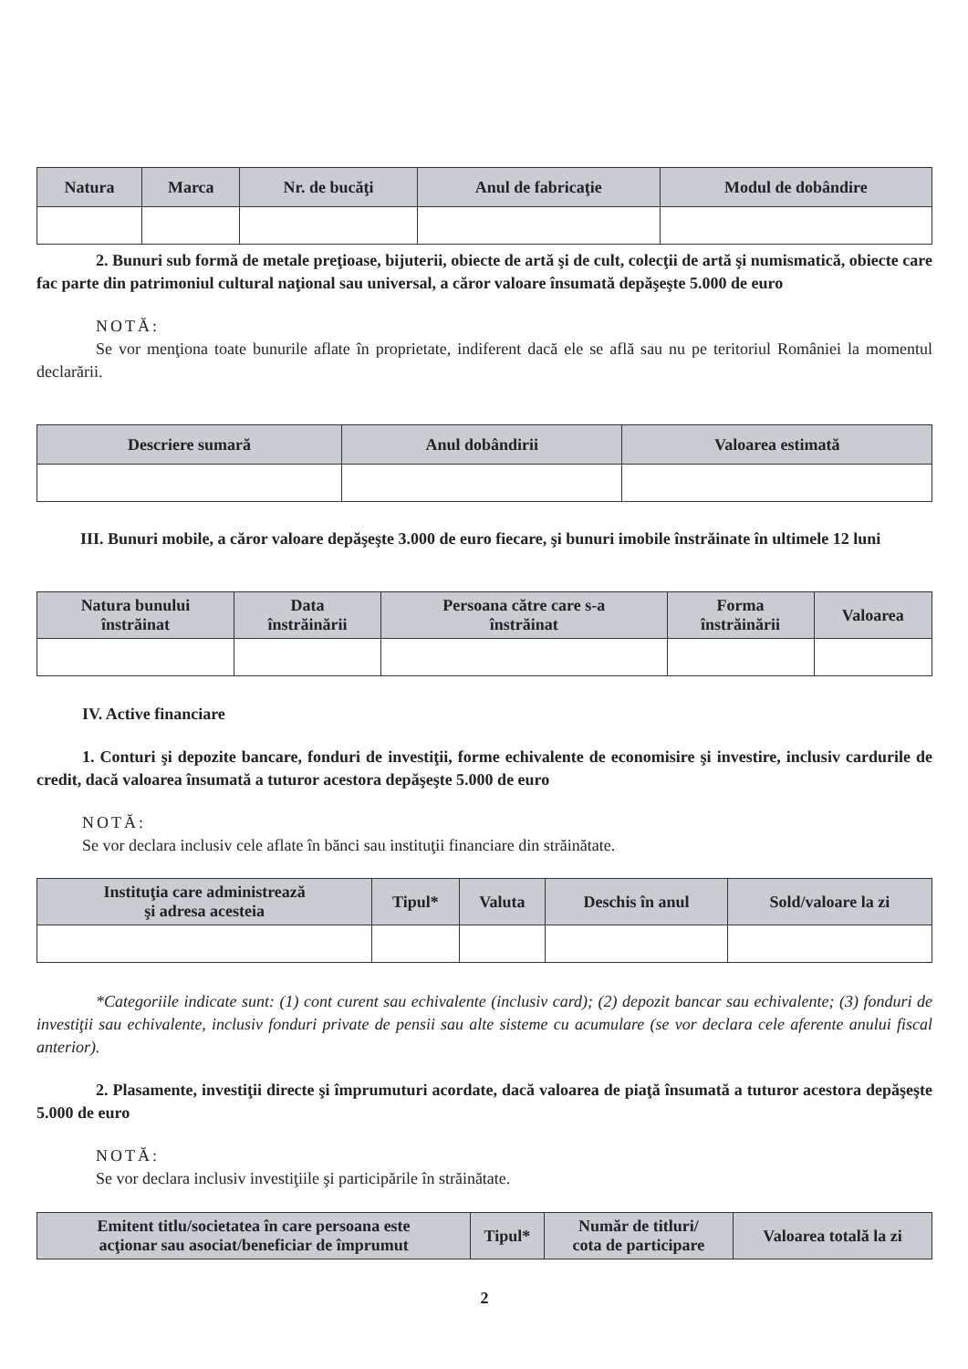| Natura | Marca | Nr. de bucăţi | Anul de fabricaţie | Modul de dobândire |
| --- | --- | --- | --- | --- |
2. Bunuri sub formă de metale preţioase, bijuterii, obiecte de artă şi de cult, colecţii de artă şi numismatică, obiecte care fac parte din patrimoniul cultural naţional sau universal, a căror valoare însumată depăşeşte 5.000 de euro
NOTĂ:
Se vor menţiona toate bunurile aflate în proprietate, indiferent dacă ele se află sau nu pe teritoriul României la momentul declarării.
| Descriere sumară | Anul dobândirii | Valoarea estimată |
| --- | --- | --- |
III. Bunuri mobile, a căror valoare depăşeşte 3.000 de euro fiecare, şi bunuri imobile înstrăinate în ultimele 12 luni
| Natura bunului înstrăinat | Data înstrăinării | Persoana către care s-a înstrăinat | Forma înstrăinării | Valoarea |
| --- | --- | --- | --- | --- |
IV. Active financiare
1. Conturi şi depozite bancare, fonduri de investiţii, forme echivalente de economisire şi investire, inclusiv cardurile de credit, dacă valoarea însumată a tuturor acestora depăşeşte 5.000 de euro
NOTĂ:
Se vor declara inclusiv cele aflate în bănci sau instituţii financiare din străinătate.
| Instituţia care administrează şi adresa acesteia | Tipul* | Valuta | Deschis în anul | Sold/valoare la zi |
| --- | --- | --- | --- | --- |
*Categoriile indicate sunt: (1) cont curent sau echivalente (inclusiv card); (2) depozit bancar sau echivalente; (3) fonduri de investiţii sau echivalente, inclusiv fonduri private de pensii sau alte sisteme cu acumulare (se vor declara cele aferente anului fiscal anterior).
2. Plasamente, investiţii directe şi împrumuturi acordate, dacă valoarea de piaţă însumată a tuturor acestora depăşeşte 5.000 de euro
NOTĂ:
Se vor declara inclusiv investiţiile şi participările în străinătate.
| Emitent titlu/societatea în care persoana este acţionar sau asociat/beneficiar de împrumut | Tipul* | Număr de titluri/ cota de participare | Valoarea totală la zi |
| --- | --- | --- | --- |
2